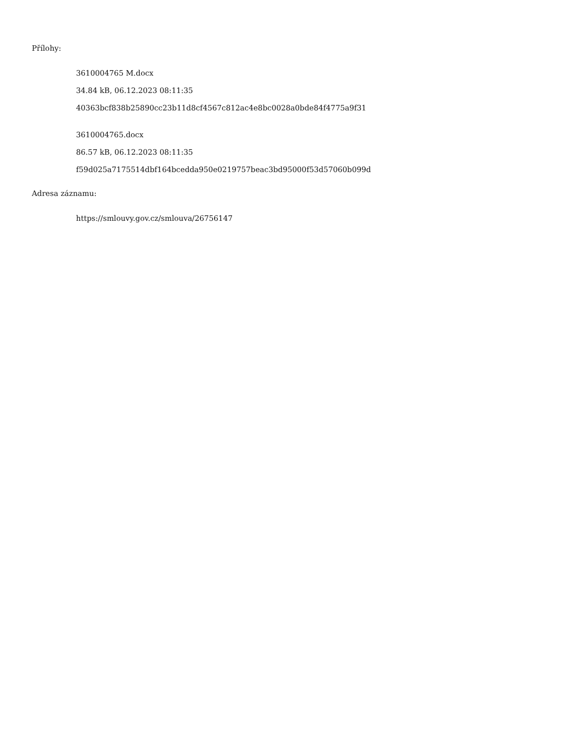Přílohy:
3610004765 M.docx
34.84 kB, 06.12.2023 08:11:35
40363bcf838b25890cc23b11d8cf4567c812ac4e8bc0028a0bde84f4775a9f31
3610004765.docx
86.57 kB, 06.12.2023 08:11:35
f59d025a7175514dbf164bcedda950e0219757beac3bd95000f53d57060b099d
Adresa záznamu:
https://smlouvy.gov.cz/smlouva/26756147